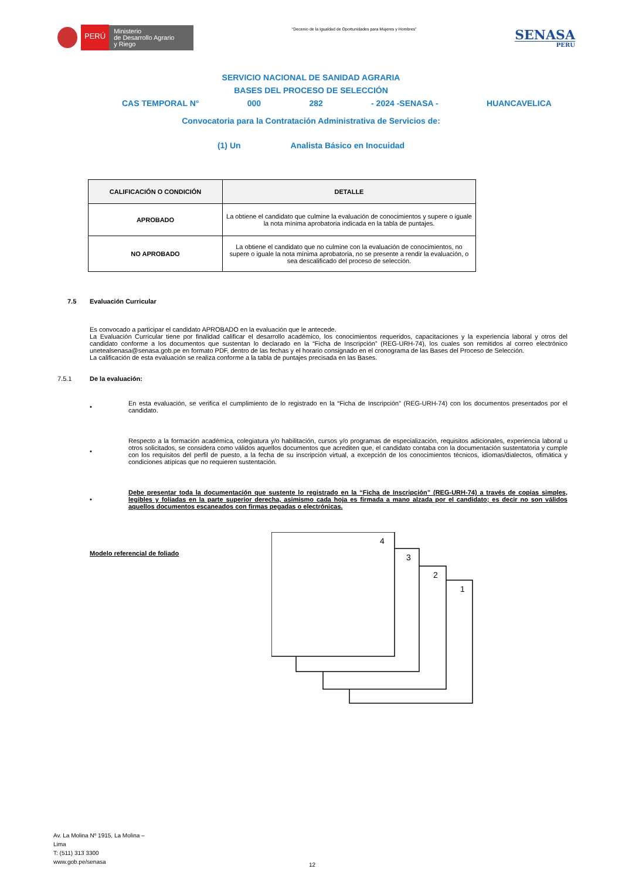PERÚ
Ministerio
de Desarrollo Agrario
y Riego
“Decenio de la Igualdad de Oportunidades para Mujeres y Hombres”
SENASA
PERU
SERVICIO NACIONAL DE SANIDAD AGRARIA
BASES DEL PROCESO DE SELECCIÓN
CAS TEMPORAL N° 000 282 - 2024 -SENASA - HUANCAVELICA
Convocatoria para la Contratación Administrativa de Servicios de:
(1) Un Analista Básico en Inocuidad
| CALIFICACIÓN O CONDICIÓN | DETALLE |
| --- | --- |
| APROBADO | La obtiene el candidato que culmine la evaluación de conocimientos y supere o iguale la nota mínima aprobatoria indicada en la tabla de puntajes. |
| NO APROBADO | La obtiene el candidato que no culmine con la evaluación de conocimientos, no supere o iguale la nota mínima aprobatoria, no se presente a rendir la evaluación, o sea descalificado del proceso de selección. |
7.5 Evaluación Curricular
Es convocado a participar el candidato APROBADO en la evaluación que le antecede.
La Evaluación Curricular tiene por finalidad calificar el desarrollo académico, los conocimientos requeridos, capacitaciones y la experiencia laboral y otros del candidato conforme a los documentos que sustentan lo declarado en la “Ficha de Inscripción” (REG-URH-74), los cuales son remitidos al correo electrónico unetealsenasa@senasa.gob.pe en formato PDF, dentro de las fechas y el horario consignado en el cronograma de las Bases del Proceso de Selección.
La calificación de esta evaluación se realiza conforme a la tabla de puntajes precisada en las Bases.
7.5.1 De la evaluación:
• En esta evaluación, se verifica el cumplimiento de lo registrado en la “Ficha de Inscripción” (REG-URH-74) con los documentos presentados por el candidato.
• Respecto a la formación académica, colegiatura y/o habilitación, cursos y/o programas de especialización, requisitos adicionales, experiencia laboral u otros solicitados, se considera como válidos aquellos documentos que acrediten que, el candidato contaba con la documentación sustentatoria y cumple con los requisitos del perfil de puesto, a la fecha de su inscripción virtual, a excepción de los conocimientos técnicos, idiomas/dialectos, ofimática y condiciones atípicas que no requieren sustentación.
• Debe presentar toda la documentación que sustente lo registrado en la “Ficha de Inscripción” (REG-URH-74) a través de copias simples, legibles y foliadas en la parte superior derecha, asimismo cada hoja es firmada a mano alzada por el candidato; es decir no son válidos aquellos documentos escaneados con firmas pegadas o electrónicas.
Modelo referencial de foliado
1
2
3
4
Av. La Molina Nº 1915, La Molina –
Lima
T: (511) 313 3300
www.gob.pe/senasa
12